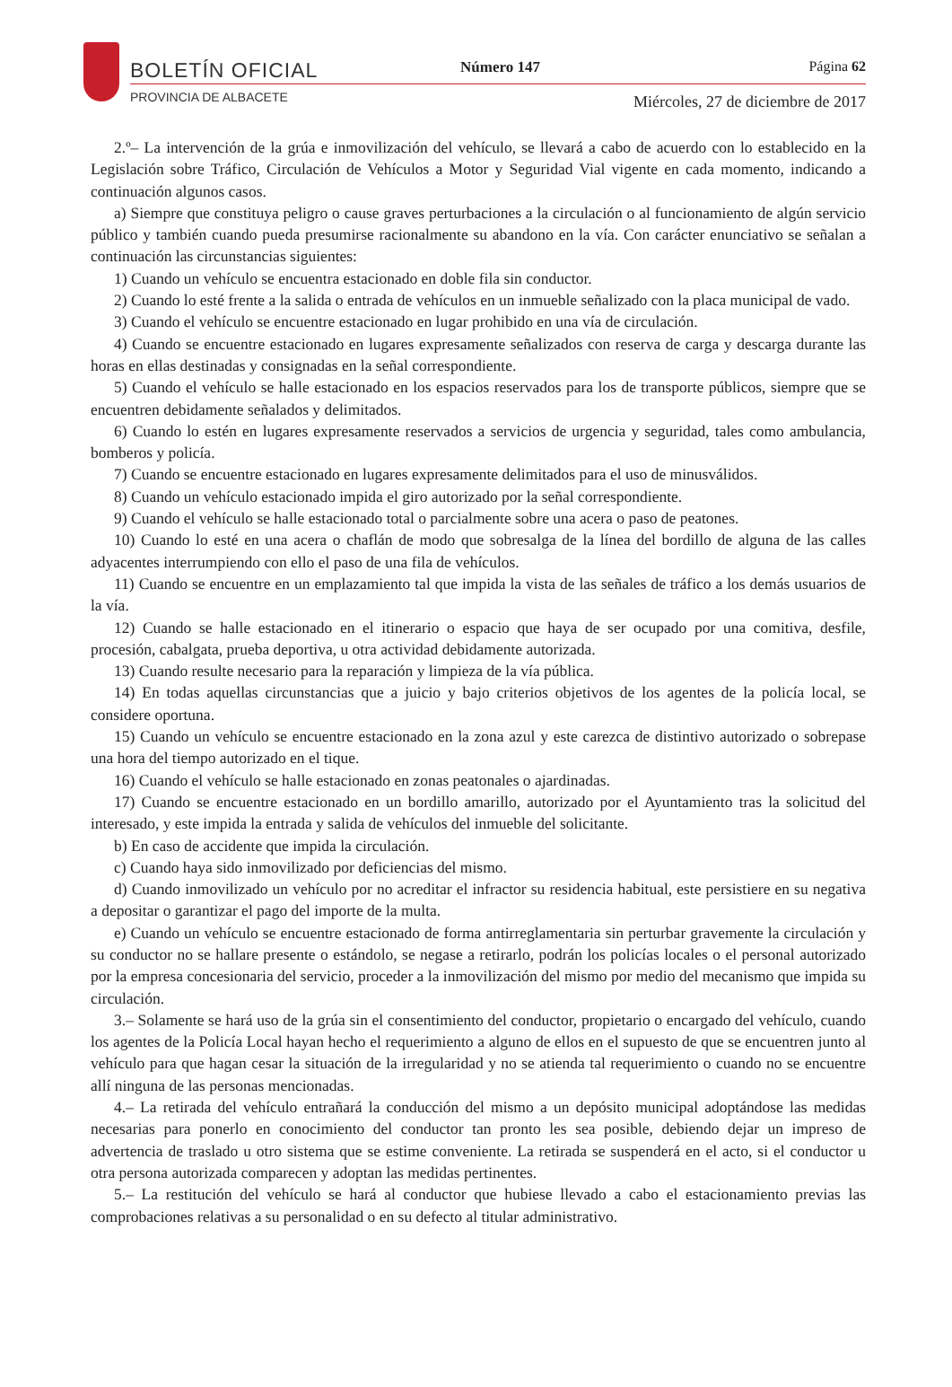BOLETÍN OFICIAL
PROVINCIA DE ALBACETE
Número 147 Página 62
Miércoles, 27 de diciembre de 2017
2.º– La intervención de la grúa e inmovilización del vehículo, se llevará a cabo de acuerdo con lo establecido en la Legislación sobre Tráfico, Circulación de Vehículos a Motor y Seguridad Vial vigente en cada momento, indicando a continuación algunos casos.
a) Siempre que constituya peligro o cause graves perturbaciones a la circulación o al funcionamiento de algún servicio público y también cuando pueda presumirse racionalmente su abandono en la vía. Con carácter enunciativo se señalan a continuación las circunstancias siguientes:
1) Cuando un vehículo se encuentra estacionado en doble fila sin conductor.
2) Cuando lo esté frente a la salida o entrada de vehículos en un inmueble señalizado con la placa municipal de vado.
3) Cuando el vehículo se encuentre estacionado en lugar prohibido en una vía de circulación.
4) Cuando se encuentre estacionado en lugares expresamente señalizados con reserva de carga y descarga durante las horas en ellas destinadas y consignadas en la señal correspondiente.
5) Cuando el vehículo se halle estacionado en los espacios reservados para los de transporte públicos, siempre que se encuentren debidamente señalados y delimitados.
6) Cuando lo estén en lugares expresamente reservados a servicios de urgencia y seguridad, tales como ambulancia, bomberos y policía.
7) Cuando se encuentre estacionado en lugares expresamente delimitados para el uso de minusválidos.
8) Cuando un vehículo estacionado impida el giro autorizado por la señal correspondiente.
9) Cuando el vehículo se halle estacionado total o parcialmente sobre una acera o paso de peatones.
10) Cuando lo esté en una acera o chaflán de modo que sobresalga de la línea del bordillo de alguna de las calles adyacentes interrumpiendo con ello el paso de una fila de vehículos.
11) Cuando se encuentre en un emplazamiento tal que impida la vista de las señales de tráfico a los demás usuarios de la vía.
12) Cuando se halle estacionado en el itinerario o espacio que haya de ser ocupado por una comitiva, desfile, procesión, cabalgata, prueba deportiva, u otra actividad debidamente autorizada.
13) Cuando resulte necesario para la reparación y limpieza de la vía pública.
14) En todas aquellas circunstancias que a juicio y bajo criterios objetivos de los agentes de la policía local, se considere oportuna.
15) Cuando un vehículo se encuentre estacionado en la zona azul y este carezca de distintivo autorizado o sobrepase una hora del tiempo autorizado en el tique.
16) Cuando el vehículo se halle estacionado en zonas peatonales o ajardinadas.
17) Cuando se encuentre estacionado en un bordillo amarillo, autorizado por el Ayuntamiento tras la solicitud del interesado, y este impida la entrada y salida de vehículos del inmueble del solicitante.
b) En caso de accidente que impida la circulación.
c) Cuando haya sido inmovilizado por deficiencias del mismo.
d) Cuando inmovilizado un vehículo por no acreditar el infractor su residencia habitual, este persistiere en su negativa a depositar o garantizar el pago del importe de la multa.
e) Cuando un vehículo se encuentre estacionado de forma antirreglamentaria sin perturbar gravemente la circulación y su conductor no se hallare presente o estándolo, se negase a retirarlo, podrán los policías locales o el personal autorizado por la empresa concesionaria del servicio, proceder a la inmovilización del mismo por medio del mecanismo que impida su circulación.
3.– Solamente se hará uso de la grúa sin el consentimiento del conductor, propietario o encargado del vehículo, cuando los agentes de la Policía Local hayan hecho el requerimiento a alguno de ellos en el supuesto de que se encuentren junto al vehículo para que hagan cesar la situación de la irregularidad y no se atienda tal requerimiento o cuando no se encuentre allí ninguna de las personas mencionadas.
4.– La retirada del vehículo entrañará la conducción del mismo a un depósito municipal adoptándose las medidas necesarias para ponerlo en conocimiento del conductor tan pronto les sea posible, debiendo dejar un impreso de advertencia de traslado u otro sistema que se estime conveniente. La retirada se suspenderá en el acto, si el conductor u otra persona autorizada comparecen y adoptan las medidas pertinentes.
5.– La restitución del vehículo se hará al conductor que hubiese llevado a cabo el estacionamiento previas las comprobaciones relativas a su personalidad o en su defecto al titular administrativo.